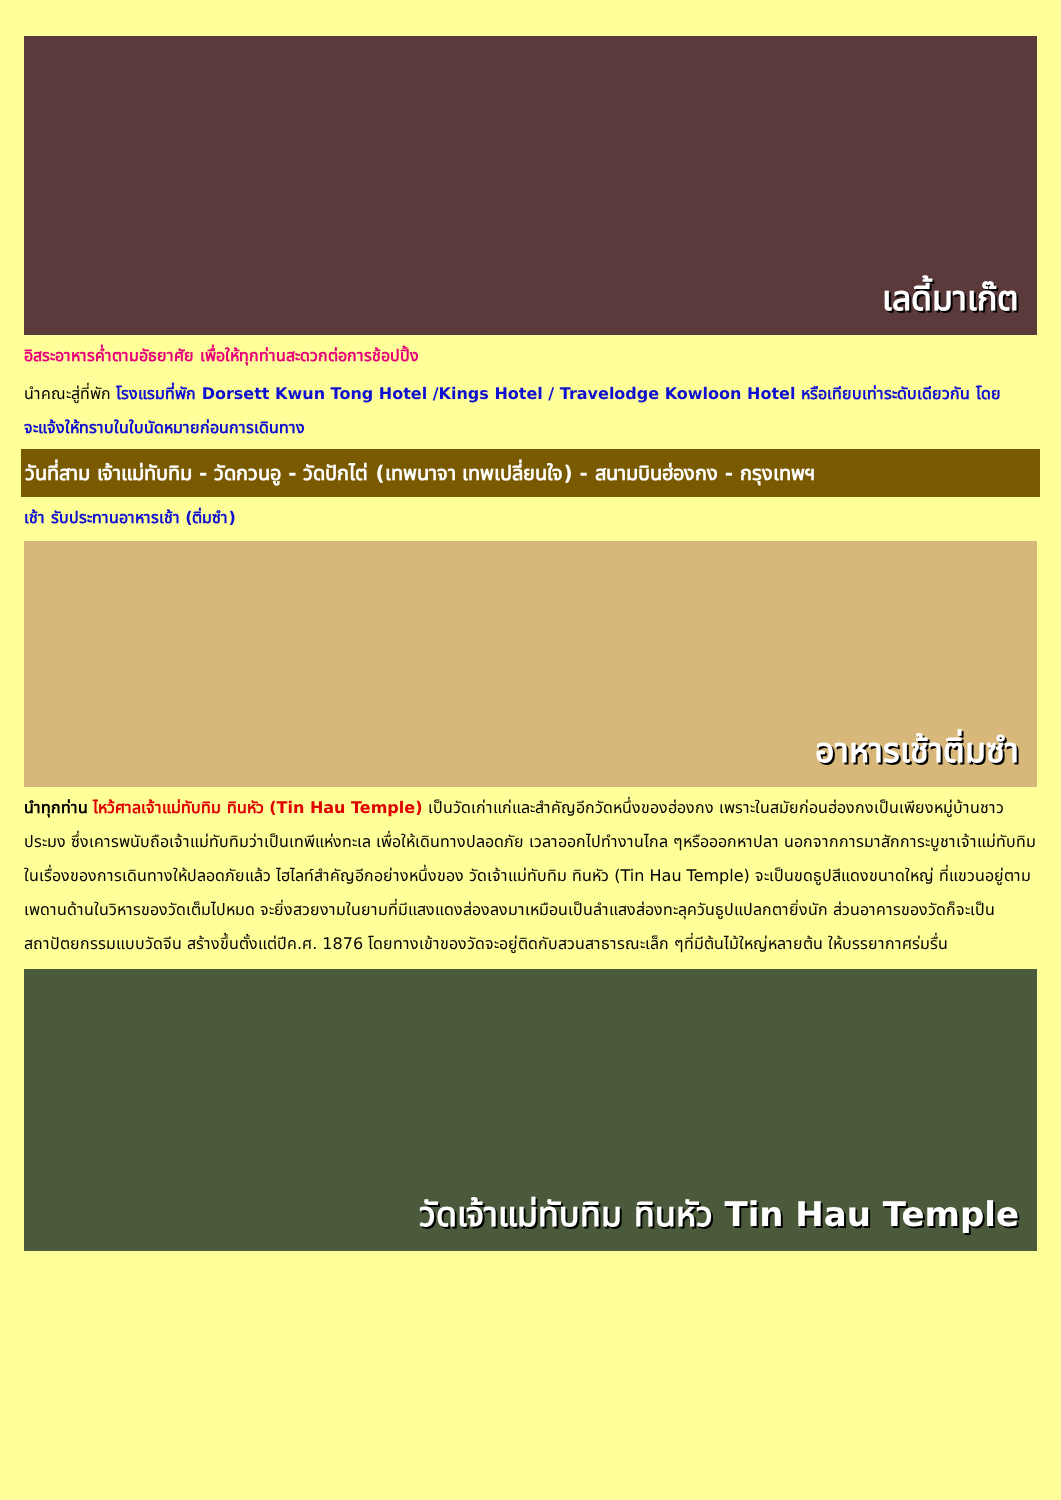เลดี้มาเก๊ต
อิสระอาหารค่ำตามอัธยาศัย เพื่อให้ทุกท่านสะดวกต่อการช้อปปิ้ง
นำคณะสู่ที่พัก โรงแรมที่พัก Dorsett Kwun Tong Hotel /Kings Hotel / Travelodge Kowloon Hotel หรือเทียบเท่าระดับเดียวกัน โดยจะแจ้งให้ทราบในใบนัดหมายก่อนการเดินทาง
วันที่สาม เจ้าแม่ทับทิม - วัดกวนอู - วัดปักไต่ (เทพนาจา เทพเปลี่ยนใจ) - สนามบินฮ่องกง - กรุงเทพฯ
เช้า รับประทานอาหารเช้า (ติ่มซำ)
อาหารเช้าติ่มซำ
นำทุกท่าน ไหว้ศาลเจ้าแม่ทับทิม ทินหัว (Tin Hau Temple) เป็นวัดเก่าแก่และสำคัญอีกวัดหนึ่งของฮ่องกง เพราะในสมัยก่อนฮ่องกงเป็นเพียงหมู่บ้านชาวประมง ซึ่งเคารพนับถือเจ้าแม่ทับทิมว่าเป็นเทพีแห่งทะเล เพื่อให้เดินทางปลอดภัย เวลาออกไปทำงานไกล ๆหรือออกหาปลา นอกจากการมาสักการะบูชาเจ้าแม่ทับทิมในเรื่องของการเดินทางให้ปลอดภัยแล้ว ไฮไลท์สำคัญอีกอย่างหนึ่งของ วัดเจ้าแม่ทับทิม ทินหัว (Tin Hau Temple) จะเป็นขดธูปสีแดงขนาดใหญ่ ที่แขวนอยู่ตามเพดานด้านในวิหารของวัดเต็มไปหมด จะยิ่งสวยงามในยามที่มีแสงแดงส่องลงมาเหมือนเป็นลำแสงส่องทะลุควันธูปแปลกตายิ่งนัก ส่วนอาคารของวัดก็จะเป็นสถาปัตยกรรมแบบวัดจีน สร้างขึ้นตั้งแต่ปีค.ศ. 1876 โดยทางเข้าของวัดจะอยู่ติดกับสวนสาธารณะเล็ก ๆที่มีต้นไม้ใหญ่หลายต้น ให้บรรยากาศร่มรื่น
วัดเจ้าแม่ทับทิม ทินหัว Tin Hau Temple